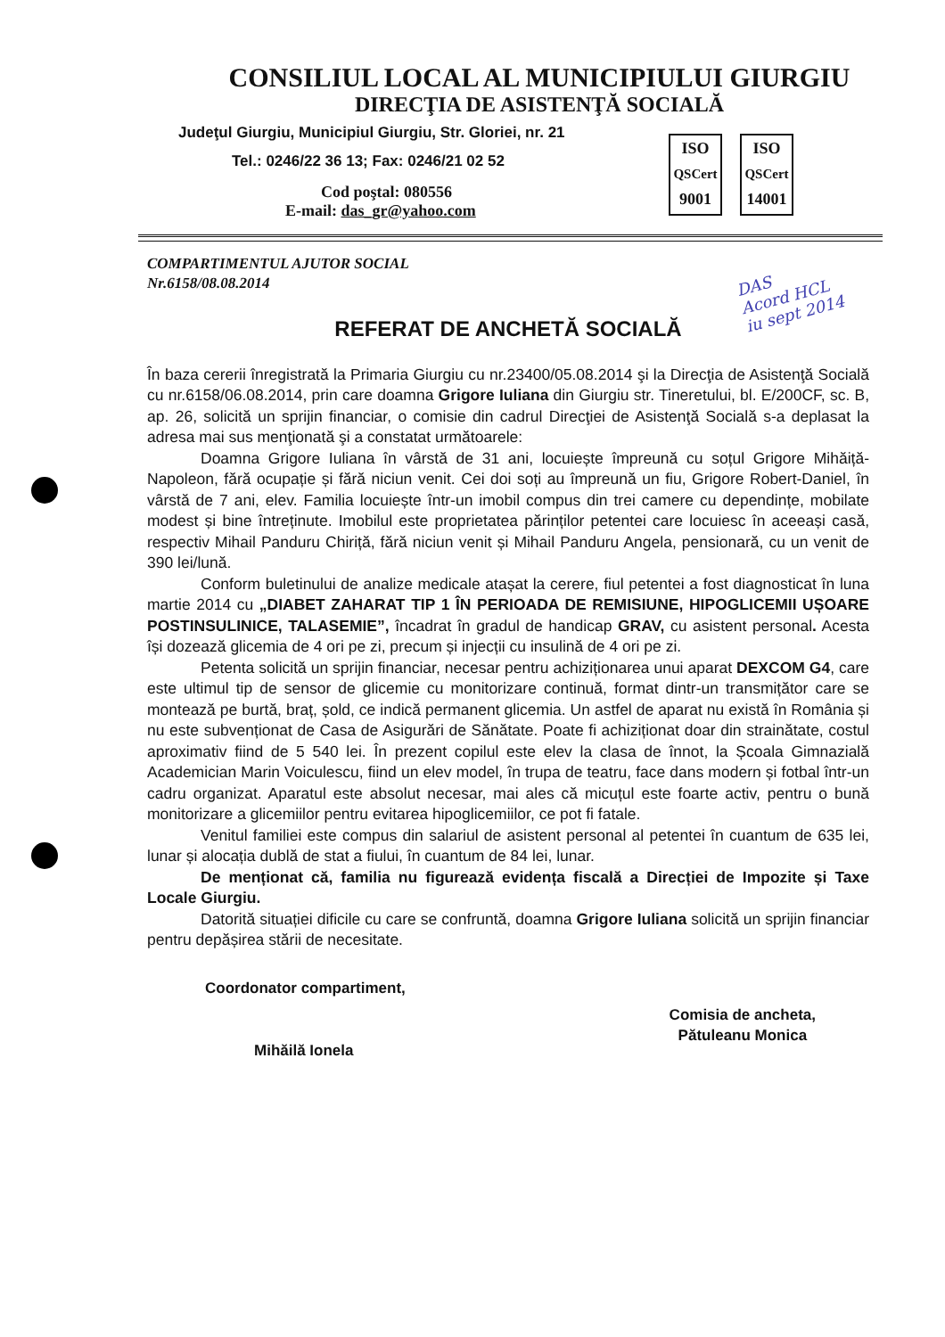CONSILIUL LOCAL AL MUNICIPIULUI GIURGIU
DIRECŢIA DE ASISTENŢĂ SOCIALĂ
Judeţul Giurgiu, Municipiul Giurgiu, Str. Gloriei, nr. 21
Tel.: 0246/22 36 13; Fax: 0246/21 02 52
Cod poştal: 080556
E-mail: das_gr@yahoo.com
ISO
QSCert
9001
ISO
QSCert
14001
DAS
Acord HCL
iu sept 2014
COMPARTIMENTUL AJUTOR SOCIAL
Nr.6158/08.08.2014
REFERAT DE ANCHETĂ SOCIALĂ
În baza cererii înregistrată la Primaria Giurgiu cu nr.23400/05.08.2014 şi la Direcţia de Asistenţă Socială cu nr.6158/06.08.2014, prin care doamna Grigore Iuliana din Giurgiu str. Tineretului, bl. E/200CF, sc. B, ap. 26, solicită un sprijin financiar, o comisie din cadrul Direcţiei de Asistenţă Socială s-a deplasat la adresa mai sus menţionată şi a constatat următoarele:
Doamna Grigore Iuliana în vârstă de 31 ani, locuiește împreună cu soțul Grigore Mihăiță-Napoleon, fără ocupație și fără niciun venit. Cei doi soți au împreună un fiu, Grigore Robert-Daniel, în vârstă de 7 ani, elev. Familia locuiește într-un imobil compus din trei camere cu dependințe, mobilate modest și bine întreținute. Imobilul este proprietatea părinților petentei care locuiesc în aceeași casă, respectiv Mihail Panduru Chiriță, fără niciun venit și Mihail Panduru Angela, pensionară, cu un venit de 390 lei/lună.
Conform buletinului de analize medicale atașat la cerere, fiul petentei a fost diagnosticat în luna martie 2014 cu „DIABET ZAHARAT TIP 1 ÎN PERIOADA DE REMISIUNE, HIPOGLICEMII UȘOARE POSTINSULINICE, TALASEMIE”, încadrat în gradul de handicap GRAV, cu asistent personal. Acesta își dozează glicemia de 4 ori pe zi, precum și injecții cu insulină de 4 ori pe zi.
Petenta solicită un sprijin financiar, necesar pentru achiziționarea unui aparat DEXCOM G4, care este ultimul tip de sensor de glicemie cu monitorizare continuă, format dintr-un transmițător care se montează pe burtă, braț, șold, ce indică permanent glicemia. Un astfel de aparat nu există în România și nu este subvenționat de Casa de Asigurări de Sănătate. Poate fi achiziționat doar din strainătate, costul aproximativ fiind de 5 540 lei. În prezent copilul este elev la clasa de înnot, la Școala Gimnazială Academician Marin Voiculescu, fiind un elev model, în trupa de teatru, face dans modern și fotbal într-un cadru organizat. Aparatul este absolut necesar, mai ales că micuțul este foarte activ, pentru o bună monitorizare a glicemiilor pentru evitarea hipoglicemiilor, ce pot fi fatale.
Venitul familiei este compus din salariul de asistent personal al petentei în cuantum de 635 lei, lunar și alocația dublă de stat a fiului, în cuantum de 84 lei, lunar.
De menționat că, familia nu figurează evidența fiscală a Direcției de Impozite și Taxe Locale Giurgiu.
Datorită situației dificile cu care se confruntă, doamna Grigore Iuliana solicită un sprijin financiar pentru depășirea stării de necesitate.
Coordonator compartiment,
Mihăilă Ionela
Comisia de ancheta,
Pătuleanu Monica